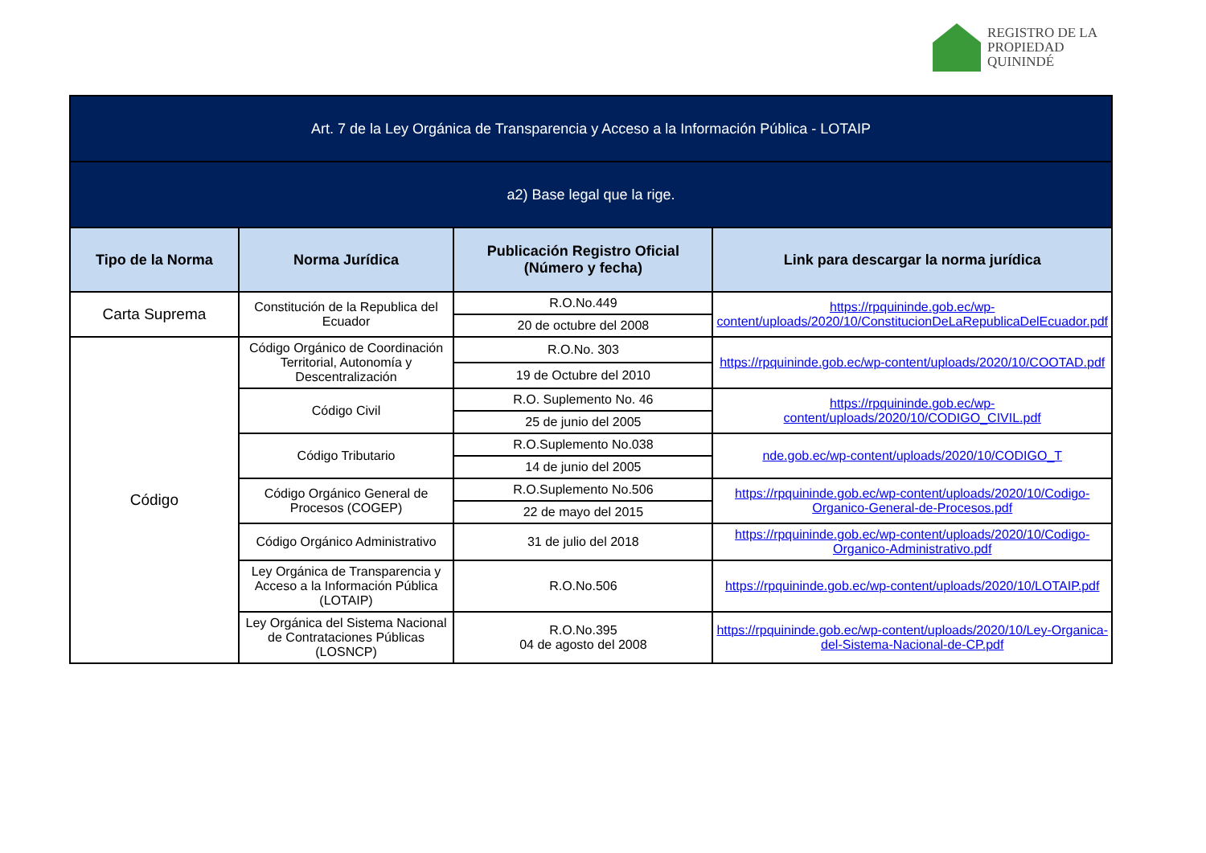REGISTRO DE LA
PROPIEDAD
QUININDÉ
| Art. 7 de la Ley Orgánica de Transparencia y Acceso a la Información Pública - LOTAIP | | | |
| --- | --- | --- | --- |
| a2) Base legal que la rige. | | | |
| Tipo de la Norma | Norma Jurídica | Publicación Registro Oficial (Número y fecha) | Link para descargar la norma jurídica |
| Carta Suprema | Constitución de la Republica del Ecuador | R.O.No.449 | https://rpquininde.gob.ec/wp-content/uploads/2020/10/ConstitucionDeLaRepublicaDelEcuador.pdf |
| | | 20 de octubre del 2008 | |
| Código | Código Orgánico de Coordinación Territorial, Autonomía y Descentralización | R.O.No. 303 | https://rpquininde.gob.ec/wp-content/uploads/2020/10/COOTAD.pdf |
| | | 19 de Octubre del 2010 | |
| | Código Civil | R.O. Suplemento No. 46 | https://rpquininde.gob.ec/wp-content/uploads/2020/10/CODIGO_CIVIL.pdf |
| | | 25 de junio del 2005 | |
| | Código Tributario | R.O.Suplemento No.038 | nde.gob.ec/wp-content/uploads/2020/10/CODIGO_T |
| | | 14 de junio del 2005 | |
| | Código Orgánico General de Procesos (COGEP) | R.O.Suplemento No.506 | https://rpquininde.gob.ec/wp-content/uploads/2020/10/Codigo-Organico-General-de-Procesos.pdf |
| | | 22 de mayo del 2015 | |
| | Código Orgánico Administrativo | 31 de julio del 2018 | https://rpquininde.gob.ec/wp-content/uploads/2020/10/Codigo-Organico-Administrativo.pdf |
| | Ley Orgánica de Transparencia y Acceso a la Información Pública (LOTAIP) | R.O.No.506 | https://rpquininde.gob.ec/wp-content/uploads/2020/10/LOTAIP.pdf |
| | Ley Orgánica del Sistema Nacional de Contrataciones Públicas (LOSNCP) | R.O.No.395 04 de agosto del 2008 | https://rpquininde.gob.ec/wp-content/uploads/2020/10/Ley-Organica-del-Sistema-Nacional-de-CP.pdf |